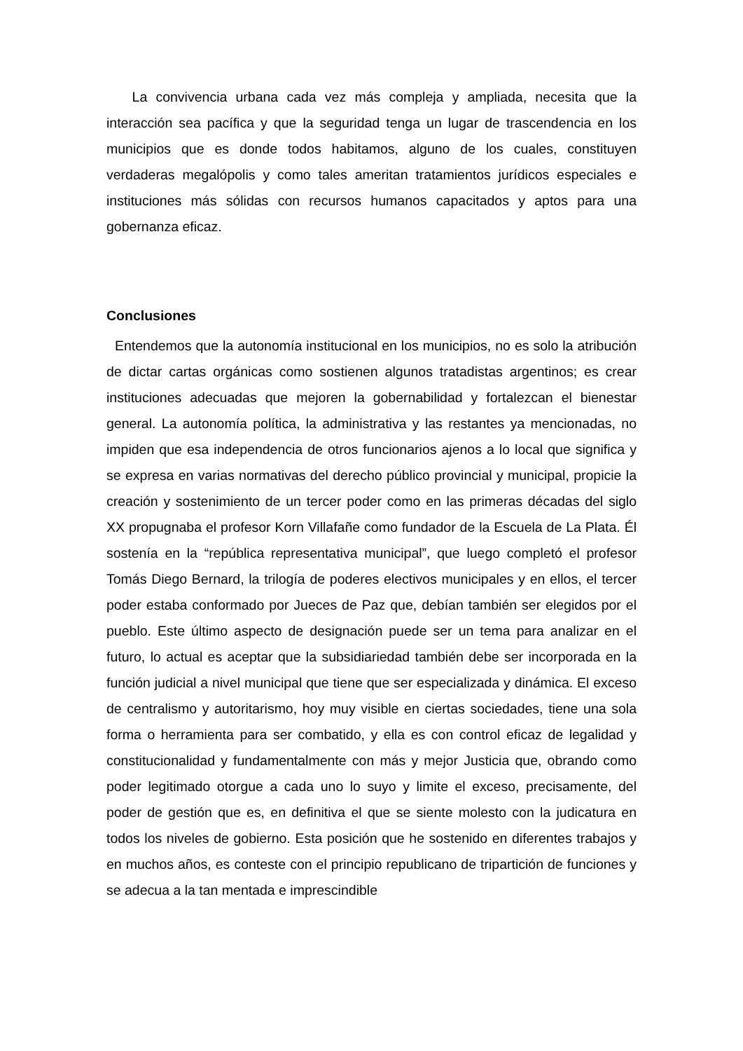La convivencia urbana cada vez más compleja y ampliada, necesita que la interacción sea pacífica y que la seguridad tenga un lugar de trascendencia en los municipios que es donde todos habitamos, alguno de los cuales, constituyen verdaderas megalópolis y como tales ameritan tratamientos jurídicos especiales e instituciones más sólidas con recursos humanos capacitados y aptos para una gobernanza eficaz.
Conclusiones
Entendemos que la autonomía institucional en los municipios, no es solo la atribución de dictar cartas orgánicas como sostienen algunos tratadistas argentinos; es crear instituciones adecuadas que mejoren la gobernabilidad y fortalezcan el bienestar general. La autonomía política, la administrativa y las restantes ya mencionadas, no impiden que esa independencia de otros funcionarios ajenos a lo local que significa y se expresa en varias normativas del derecho público provincial y municipal, propicie la creación y sostenimiento de un tercer poder como en las primeras décadas del siglo XX propugnaba el profesor Korn Villafañe como fundador de la Escuela de La Plata. Él sostenía en la “república representativa municipal”, que luego completó el profesor Tomás Diego Bernard, la trilogía de poderes electivos municipales y en ellos, el tercer poder estaba conformado por Jueces de Paz que, debían también ser elegidos por el pueblo. Este último aspecto de designación puede ser un tema para analizar en el futuro, lo actual es aceptar que la subsidiariedad también debe ser incorporada en la función judicial a nivel municipal que tiene que ser especializada y dinámica. El exceso de centralismo y autoritarismo, hoy muy visible en ciertas sociedades, tiene una sola forma o herramienta para ser combatido, y ella es con control eficaz de legalidad y constitucionalidad y fundamentalmente con más y mejor Justicia que, obrando como poder legitimado otorgue a cada uno lo suyo y limite el exceso, precisamente, del poder de gestión que es, en definitiva el que se siente molesto con la judicatura en todos los niveles de gobierno. Esta posición que he sostenido en diferentes trabajos y en muchos años, es conteste con el principio republicano de tripartición de funciones y se adecua a la tan mentada e imprescindible